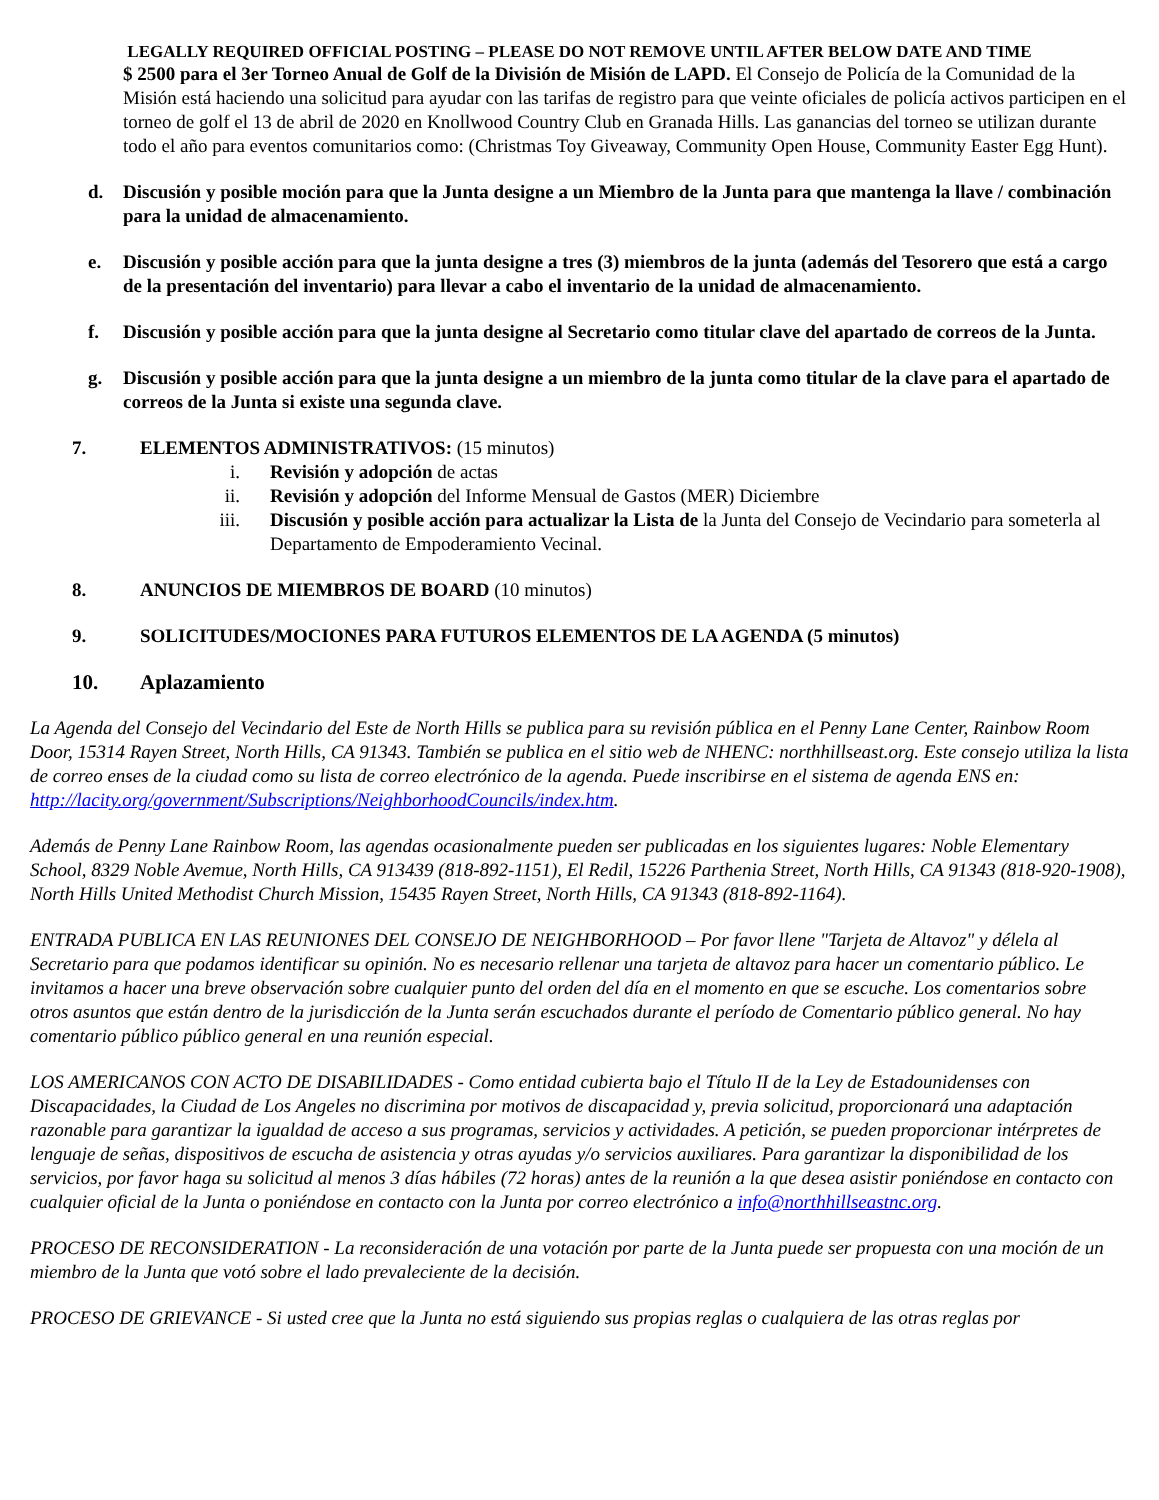LEGALLY REQUIRED OFFICIAL POSTING – PLEASE DO NOT REMOVE UNTIL AFTER BELOW DATE AND TIME
$ 2500 para el 3er Torneo Anual de Golf de la División de Misión de LAPD. El Consejo de Policía de la Comunidad de la Misión está haciendo una solicitud para ayudar con las tarifas de registro para que veinte oficiales de policía activos participen en el torneo de golf el 13 de abril de 2020 en Knollwood Country Club en Granada Hills. Las ganancias del torneo se utilizan durante todo el año para eventos comunitarios como: (Christmas Toy Giveaway, Community Open House, Community Easter Egg Hunt).
d. Discusión y posible moción para que la Junta designe a un Miembro de la Junta para que mantenga la llave / combinación para la unidad de almacenamiento.
e. Discusión y posible acción para que la junta designe a tres (3) miembros de la junta (además del Tesorero que está a cargo de la presentación del inventario) para llevar a cabo el inventario de la unidad de almacenamiento.
f. Discusión y posible acción para que la junta designe al Secretario como titular clave del apartado de correos de la Junta.
g. Discusión y posible acción para que la junta designe a un miembro de la junta como titular de la clave para el apartado de correos de la Junta si existe una segunda clave.
7. ELEMENTOS ADMINISTRATIVOS: (15 minutos)
i. Revisión y adopción de actas
ii. Revisión y adopción del Informe Mensual de Gastos (MER) Diciembre
iii. Discusión y posible acción para actualizar la Lista de la Junta del Consejo de Vecindario para someterla al Departamento de Empoderamiento Vecinal.
8. ANUNCIOS DE MIEMBROS DE BOARD (10 minutos)
9. SOLICITUDES/MOCIONES PARA FUTUROS ELEMENTOS DE LA AGENDA (5 minutos)
10. Aplazamiento
La Agenda del Consejo del Vecindario del Este de North Hills se publica para su revisión pública en el Penny Lane Center, Rainbow Room Door, 15314 Rayen Street, North Hills, CA 91343. También se publica en el sitio web de NHENC: northhillseast.org. Este consejo utiliza la lista de correo enses de la ciudad como su lista de correo electrónico de la agenda. Puede inscribirse en el sistema de agenda ENS en: http://lacity.org/government/Subscriptions/NeighborhoodCouncils/index.htm.
Además de Penny Lane Rainbow Room, las agendas ocasionalmente pueden ser publicadas en los siguientes lugares: Noble Elementary School, 8329 Noble Avemue, North Hills, CA 913439 (818-892-1151), El Redil, 15226 Parthenia Street, North Hills, CA 91343 (818-920-1908), North Hills United Methodist Church Mission, 15435 Rayen Street, North Hills, CA 91343 (818-892-1164).
ENTRADA PUBLICA EN LAS REUNIONES DEL CONSEJO DE NEIGHBORHOOD – Por favor llene "Tarjeta de Altavoz" y délela al Secretario para que podamos identificar su opinión. No es necesario rellenar una tarjeta de altavoz para hacer un comentario público. Le invitamos a hacer una breve observación sobre cualquier punto del orden del día en el momento en que se escuche. Los comentarios sobre otros asuntos que están dentro de la jurisdicción de la Junta serán escuchados durante el período de Comentario público general. No hay comentario público público general en una reunión especial.
LOS AMERICANOS CON ACTO DE DISABILIDADES - Como entidad cubierta bajo el Título II de la Ley de Estadounidenses con Discapacidades, la Ciudad de Los Angeles no discrimina por motivos de discapacidad y, previa solicitud, proporcionará una adaptación razonable para garantizar la igualdad de acceso a sus programas, servicios y actividades. A petición, se pueden proporcionar intérpretes de lenguaje de señas, dispositivos de escucha de asistencia y otras ayudas y/o servicios auxiliares. Para garantizar la disponibilidad de los servicios, por favor haga su solicitud al menos 3 días hábiles (72 horas) antes de la reunión a la que desea asistir poniéndose en contacto con cualquier oficial de la Junta o poniéndose en contacto con la Junta por correo electrónico a info@northhillseastnc.org.
PROCESO DE RECONSIDERATION - La reconsideración de una votación por parte de la Junta puede ser propuesta con una moción de un miembro de la Junta que votó sobre el lado prevaleciente de la decisión.
PROCESO DE GRIEVANCE - Si usted cree que la Junta no está siguiendo sus propias reglas o cualquiera de las otras reglas por